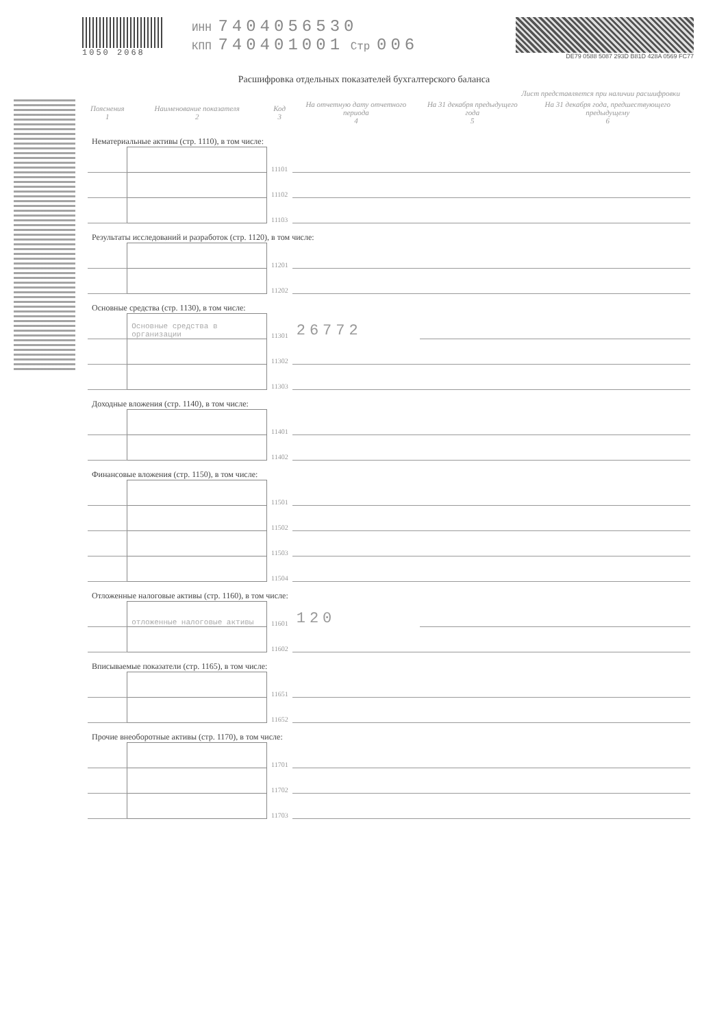1050 2068
ИНН 7404056530
КПП 740401001 Стр 006
DE79 0588 5087 293D B81D 428A 0569 FC77
Расшифровка отдельных показателей бухгалтерского баланса
Лист представляется при наличии расшифровки
| Пояснения 1 | Наименование показателя 2 | Код 3 | На отчетную дату отчетного периода 4 | На 31 декабря предыдущего года 5 | На 31 декабря года, предшествующего предыдущему 6 |
| --- | --- | --- | --- | --- | --- |
| Нематериальные активы (стр. 1110), в том числе: | | | | | |
| | | 11101 | | | |
| | | 11102 | | | |
| | | 11103 | | | |
| Результаты исследований и разработок (стр. 1120), в том числе: | | | | | |
| | | 11201 | | | |
| | | 11202 | | | |
| Основные средства (стр. 1130), в том числе: | | | | | |
| | Основные средства в организации | 11301 | 26772 | | |
| | | 11302 | | | |
| | | 11303 | | | |
| Доходные вложения (стр. 1140), в том числе: | | | | | |
| | | 11401 | | | |
| | | 11402 | | | |
| Финансовые вложения (стр. 1150), в том числе: | | | | | |
| | | 11501 | | | |
| | | 11502 | | | |
| | | 11503 | | | |
| | | 11504 | | | |
| Отложенные налоговые активы (стр. 1160), в том числе: | | | | | |
| | отложенные налоговые активы | 11601 | 120 | | |
| | | 11602 | | | |
| Вписываемые показатели (стр. 1165), в том числе: | | | | | |
| | | 11651 | | | |
| | | 11652 | | | |
| Прочие внеоборотные активы (стр. 1170), в том числе: | | | | | |
| | | 11701 | | | |
| | | 11702 | | | |
| | | 11703 | | | |